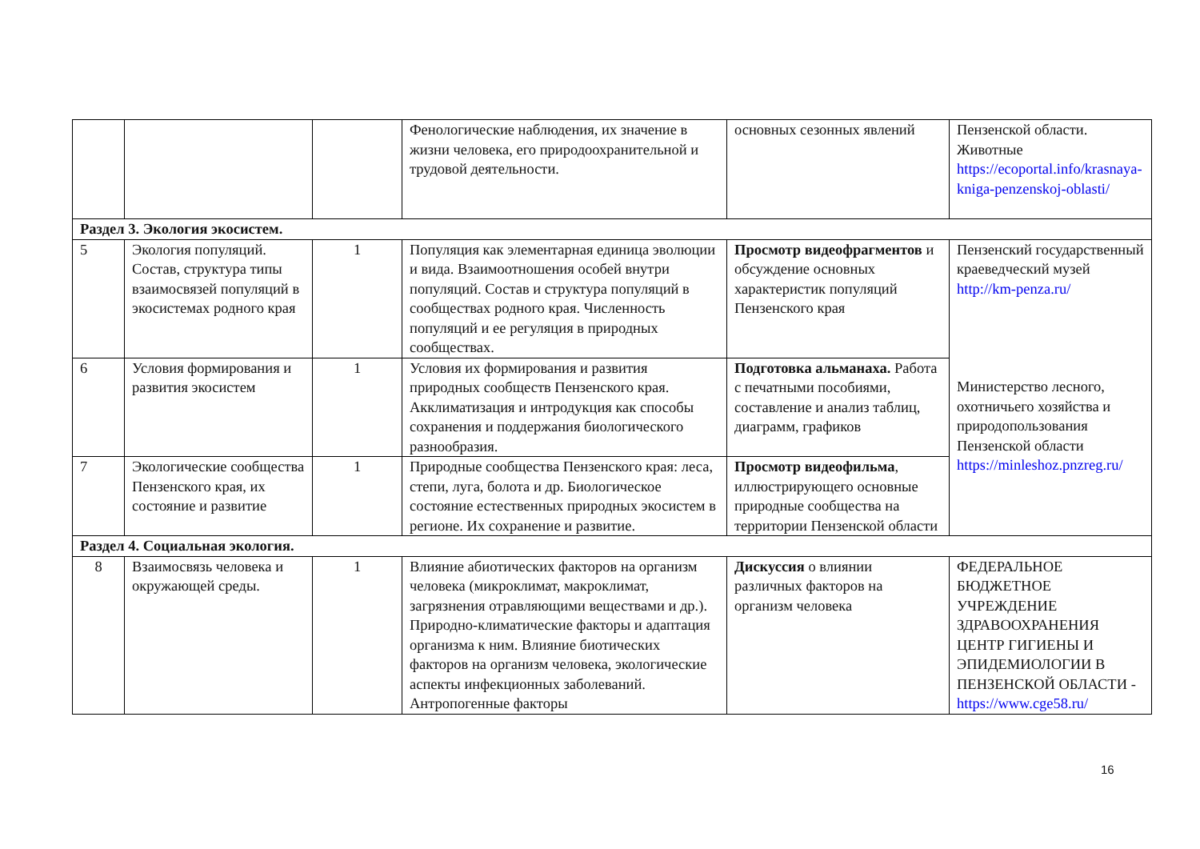| | | | Фенологические наблюдения, их значение в жизни человека, его природоохранительной и трудовой деятельности. | основных сезонных явлений | Пензенской области. Животные https://ecoportal.info/krasnaya-kniga-penzenskoj-oblasti/ |
| Раздел 3. Экология экосистем. | | | | | |
| 5 | Экология популяций. Состав, структура типы взаимосвязей популяций в экосистемах родного края | 1 | Популяция как элементарная единица эволюции и вида. Взаимоотношения особей внутри популяций. Состав и структура популяций в сообществах родного края. Численность популяций и ее регуляция в природных сообществах. | Просмотр видеофрагментов и обсуждение основных характеристик популяций Пензенского края | Пензенский государственный краеведческий музей http://km-penza.ru/ Министерство лесного, охотничьего хозяйства и природопользования Пензенской области https://minleshoz.pnzreg.ru/ |
| 6 | Условия формирования и развития экосистем | 1 | Условия их формирования и развития природных сообществ Пензенского края. Акклиматизация и интродукция как способы сохранения и поддержания биологического разнообразия. | Подготовка альманаха. Работа с печатными пособиями, составление и анализ таблиц, диаграмм, графиков | |
| 7 | Экологические сообщества Пензенского края, их состояние и развитие | 1 | Природные сообщества Пензенского края: леса, степи, луга, болота и др. Биологическое состояние естественных природных экосистем в регионе. Их сохранение и развитие. | Просмотр видеофильма , иллюстрирующего основные природные сообщества на территории Пензенской области | |
| Раздел 4. Социальная экология. | | | | | |
| 8 | Взаимосвязь человека и окружающей среды. | 1 | Влияние абиотических факторов на организм человека (микроклимат, макроклимат, загрязнения отравляющими веществами и др.). Природно-климатические факторы и адаптация организма к ним. Влияние биотических факторов на организм человека, экологические аспекты инфекционных заболеваний. Антропогенные факторы | Дискуссия о влиянии различных факторов на организм человека | ФЕДЕРАЛЬНОЕ БЮДЖЕТНОЕ УЧРЕЖДЕНИЕ ЗДРАВООХРАНЕНИЯ ЦЕНТР ГИГИЕНЫ И ЭПИДЕМИОЛОГИИ В ПЕНЗЕНСКОЙ ОБЛАСТИ - https://www.cge58.ru/ |
16